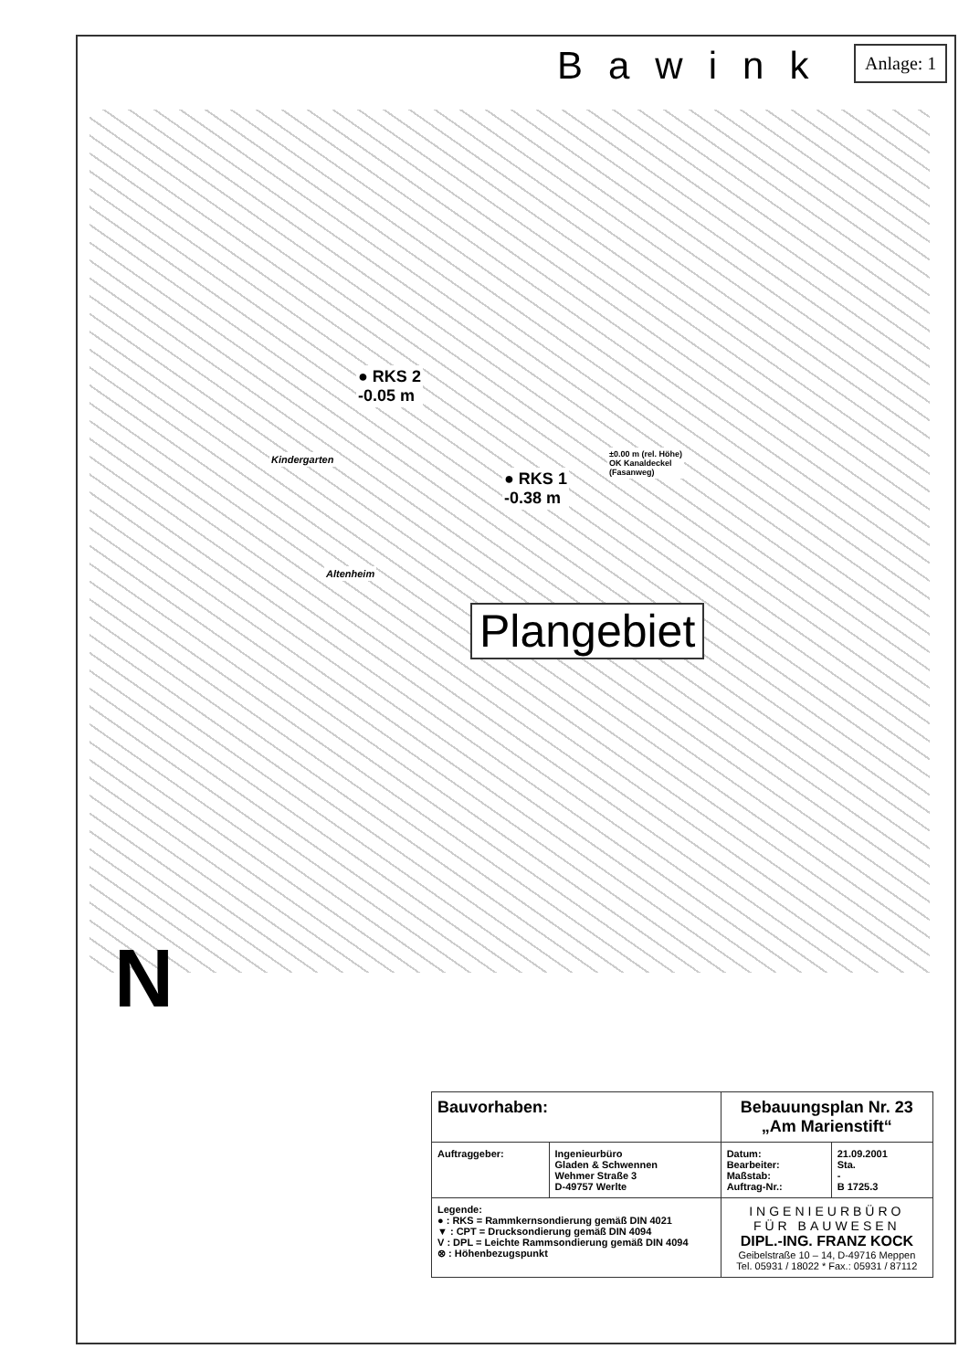Bawink Anlage: 1
● RKS 2
-0.05 m
● RKS 1
-0.38 m
±0.00 m (rel. Höhe)
OK Kanaldeckel
(Fasanweg)
Kindergarten
Altenheim
Plangebiet
N
| Bauvorhaben: | | Bebauungsplan Nr. 23 „Am Marienstift“ | |
| Auftraggeber: | Ingenieurbüro Gladen & Schwennen Wehmer Straße 3 D-49757 Werlte | Datum: Bearbeiter: Maßstab: Auftrag-Nr.: | 21.09.2001 Sta. - B 1725.3 |
| Legende: ● : RKS = Rammkernsondierung gemäß DIN 4021 ▼ : CPT = Drucksondierung gemäß DIN 4094 V : DPL = Leichte Rammsondierung gemäß DIN 4094 ⊗ : Höhenbezugspunkt | | INGENIEURBÜRO FÜR BAUWESEN DIPL.-ING. FRANZ KOCK Geibelstraße 10 – 14, D-49716 Meppen Tel. 05931 / 18022 * Fax.: 05931 / 87112 | |